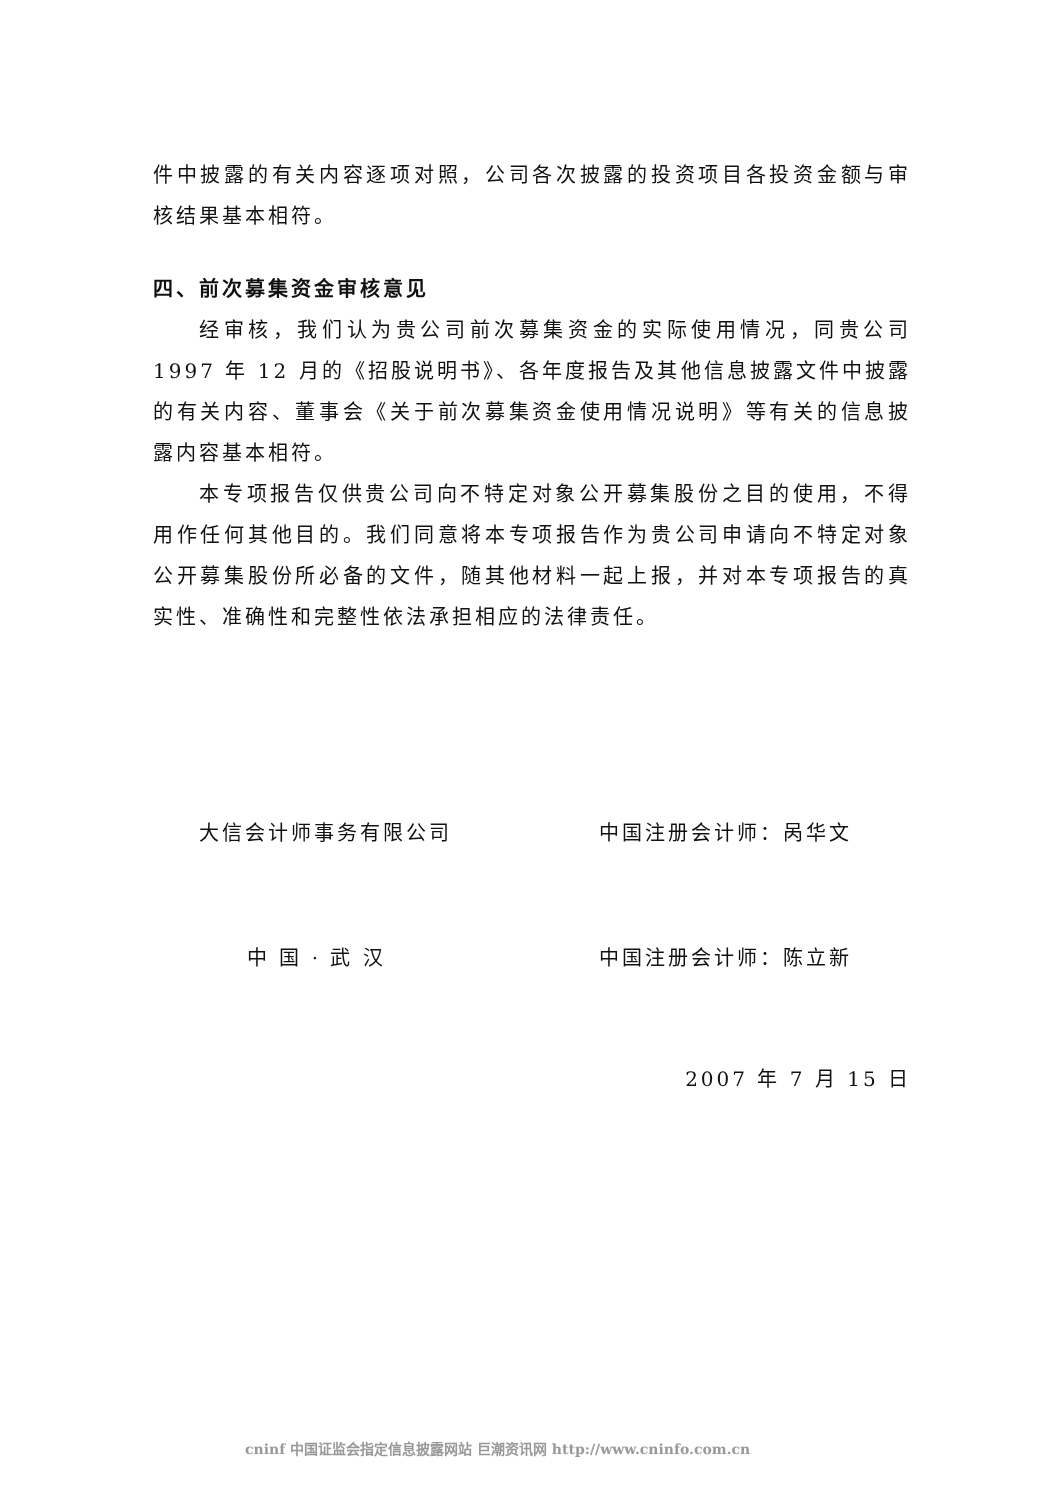件中披露的有关内容逐项对照，公司各次披露的投资项目各投资金额与审核结果基本相符。
四、前次募集资金审核意见
经审核，我们认为贵公司前次募集资金的实际使用情况，同贵公司 1997 年 12 月的《招股说明书》、各年度报告及其他信息披露文件中披露的有关内容、董事会《关于前次募集资金使用情况说明》等有关的信息披露内容基本相符。
本专项报告仅供贵公司向不特定对象公开募集股份之目的使用，不得用作任何其他目的。我们同意将本专项报告作为贵公司申请向不特定对象公开募集股份所必备的文件，随其他材料一起上报，并对本专项报告的真实性、准确性和完整性依法承担相应的法律责任。
大信会计师事务有限公司 中国注册会计师：呙华文
中 国 · 武 汉 中国注册会计师：陈立新
2007 年 7 月 15 日
cninf 中国证监会指定信息披露网站 巨潮资讯网 http://www.cninfo.com.cn